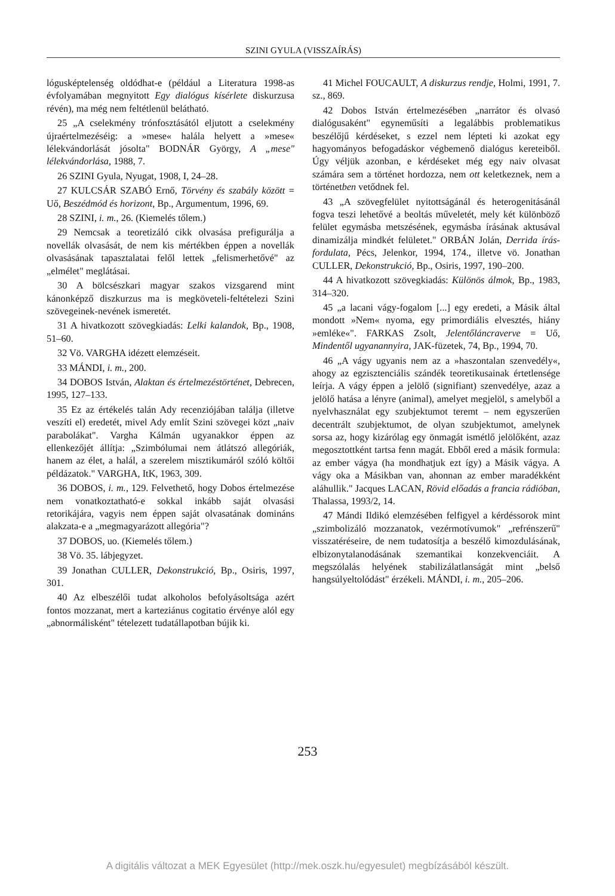SZINI GYULA (VISSZAÍRÁS)
lógusképtelenség oldódhat-e (például a Literatura 1998-as évfolyamában megnyitott Egy dialógus kísérlete diskurzusa révén), ma még nem feltétlenül belátható.
25 „A cselekmény trónfosztásától eljutott a cselekmény újraértelmezéséig: a »mese« halála helyett a »mese« lélekvándorlását jósolta" BODNÁR György, A „mese" lélekvándorlása, 1988, 7.
26 SZINI Gyula, Nyugat, 1908, I, 24–28.
27 KULCSÁR SZABÓ Ernő, Törvény és szabály között = Uő, Beszédmód és horizont, Bp., Argumentum, 1996, 69.
28 SZINI, i. m., 26. (Kiemelés tőlem.)
29 Nemcsak a teoretizáló cikk olvasása prefigurálja a novellák olvasását, de nem kis mértékben éppen a novellák olvasásának tapasztalatai felől lettek „felismerhetővé" az „elmélet" meglátásai.
30 A bölcsészkari magyar szakos vizsgarend mint kánonképző diszkurzus ma is megköveteli-feltételezi Szini szövegeinek-nevének ismeretét.
31 A hivatkozott szövegkiadás: Lelki kalandok, Bp., 1908, 51–60.
32 Vö. VARGHA idézett elemzéseit.
33 MÁNDI, i. m., 200.
34 DOBOS István, Alaktan és értelmezéstörténet, Debrecen, 1995, 127–133.
35 Ez az értékelés talán Ady recenziójában találja (illetve veszíti el) eredetét, mivel Ady említ Szini szövegei közt „naiv parabolákat". Vargha Kálmán ugyanakkor éppen az ellenkezőjét állítja: „Szimbólumai nem átlátszó allegóriák, hanem az élet, a halál, a szerelem misztikumáról szóló költői példázatok." VARGHA, ItK, 1963, 309.
36 DOBOS, i. m., 129. Felvethető, hogy Dobos értelmezése nem vonatkoztatható-e sokkal inkább saját olvasási retorikájára, vagyis nem éppen saját olvasatának domináns alakzata-e a „megmagyarázott allegória"?
37 DOBOS, uo. (Kiemelés tőlem.)
38 Vö. 35. lábjegyzet.
39 Jonathan CULLER, Dekonstrukció, Bp., Osiris, 1997, 301.
40 Az elbeszélői tudat alkoholos befolyásoltsága azért fontos mozzanat, mert a karteziánus cogitatio érvénye alól egy „abnormálisként" tételezett tudatállapotban bújik ki.
41 Michel FOUCAULT, A diskurzus rendje, Holmi, 1991, 7. sz., 869.
42 Dobos István értelmezésében „narrátor és olvasó dialógusaként" egyneműsíti a legalábbis problematikus beszélőjű kérdéseket, s ezzel nem lépteti ki azokat egy hagyományos befogadáskor végbemenő dialógus kereteiből. Úgy véljük azonban, e kérdéseket még egy naiv olvasat számára sem a történet hordozza, nem ott keletkeznek, nem a történetben vetődnek fel.
43 „A szövegfelület nyitottságánál és heterogenitásánál fogva teszi lehetővé a beoltás műveletét, mely két különböző felület egymásba metszésének, egymásba írásának aktusával dinamizálja mindkét felületet." ORBÁN Jolán, Derrida írás-fordulata, Pécs, Jelenkor, 1994, 174., illetve vö. Jonathan CULLER, Dekonstrukció, Bp., Osiris, 1997, 190–200.
44 A hivatkozott szövegkiadás: Különös álmok, Bp., 1983, 314–320.
45 „a lacani vágy-fogalom [...] egy eredeti, a Másik által mondott »Nem« nyoma, egy primordiális elvesztés, hiány »emléke«". FARKAS Zsolt, Jelentőláncraverve = Uő, Mindentől ugyanannyira, JAK-füzetek, 74, Bp., 1994, 70.
46 „A vágy ugyanis nem az a »haszontalan szenvedély«, ahogy az egzisztenciális szándék teoretikusainak értetlensége leírja. A vágy éppen a jelölő (signifiant) szenvedélye, azaz a jelölő hatása a lényre (animal), amelyet megjelöl, s amelyből a nyelvhasználat egy szubjektumot teremt – nem egyszerűen decentrált szubjektumot, de olyan szubjektumot, amelynek sorsa az, hogy kizárólag egy önmagát ismétlő jelölőként, azaz megosztottként tartsa fenn magát. Ebből ered a másik formula: az ember vágya (ha mondhatjuk ezt így) a Másik vágya. A vágy oka a Másikban van, ahonnan az ember maradékként aláhullik." Jacques LACAN, Rövid előadás a francia rádióban, Thalassa, 1993/2, 14.
47 Mándi Ildikó elemzésében felfigyel a kérdéssorok mint „szimbolizáló mozzanatok, vezérmotívumok" „refrénszerű" visszatéréseire, de nem tudatosítja a beszélő kimozdulásának, elbizonytalanodásának szemantikai konzekvenciáit. A megszólalás helyének stabilizálatlanságát mint „belső hangsúlyeltolódást" érzékeli. MÁNDI, i. m., 205–206.
253
A digitális változat a MEK Egyesület (http://mek.oszk.hu/egyesulet) megbízásából készült.